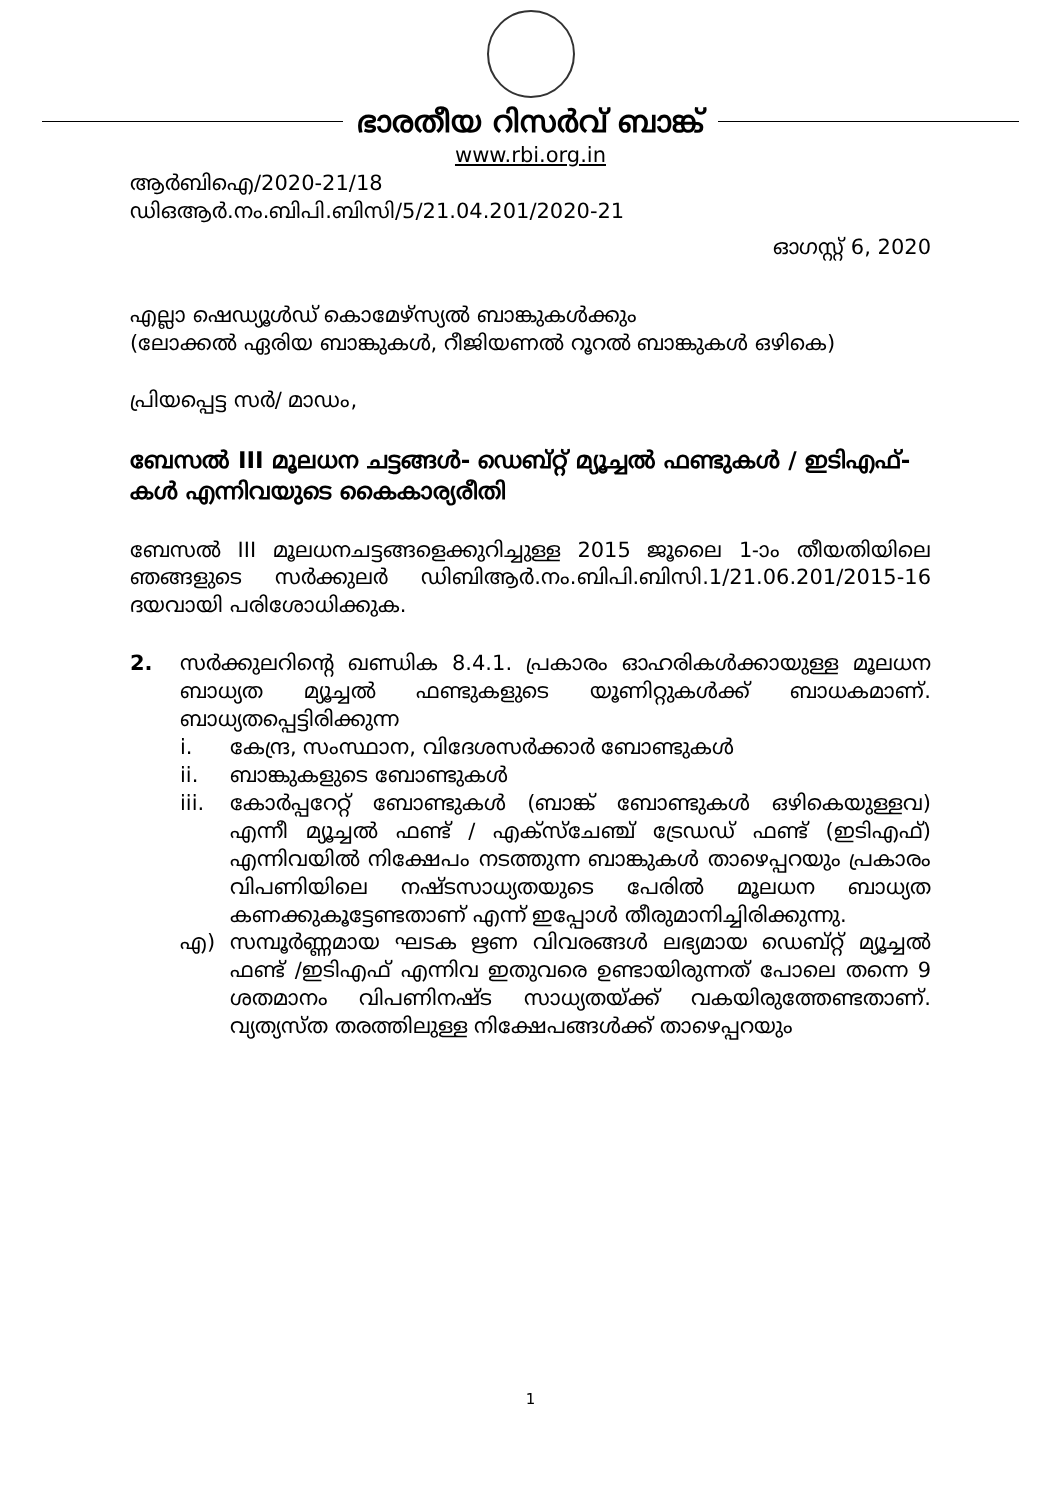ഭാരതീയ റിസർവ് ബാങ്ക്
www.rbi.org.in
ആർബിഐ/2020-21/18
ഡിഒആർ.നം.ബിപി.ബിസി/5/21.04.201/2020-21
ഓഗസ്റ്റ് 6, 2020
എല്ലാ ഷെഡ്യൂൾഡ് കൊമേഴ്സ്യൽ ബാങ്കുകൾക്കും
(ലോക്കൽ ഏരിയ ബാങ്കുകൾ, റീജിയണൽ റൂറൽ ബാങ്കുകൾ ഒഴികെ)
പ്രിയപ്പെട്ട സർ/ മാഡം,
ബേസൽ III മൂലധന ചട്ടങ്ങൾ- ഡെബ്റ്റ് മ്യൂച്ചൽ ഫണ്ടുകൾ / ഇടിഎഫ്-കൾ എന്നിവയുടെ കൈകാര്യരീതി
ബേസൽ III മൂലധനചട്ടങ്ങളെക്കുറിച്ചുള്ള 2015 ജൂലൈ 1-ാം തീയതിയിലെ ഞങ്ങളുടെ സർക്കുലർ ഡിബിആർ.നം.ബിപി.ബിസി.1/21.06.201/2015-16 ദയവായി പരിശോധിക്കുക.
2. സർക്കുലറിന്റെ ഖണ്ഡിക 8.4.1. പ്രകാരം ഓഹരികൾക്കായുള്ള മൂലധന ബാധ്യത മ്യൂച്ചൽ ഫണ്ടുകളുടെ യൂണിറ്റുകൾക്ക് ബാധകമാണ്. ബാധ്യതപ്പെട്ടിരിക്കുന്ന
i. കേന്ദ്ര, സംസ്ഥാന, വിദേശസർക്കാർ ബോണ്ടുകൾ
ii. ബാങ്കുകളുടെ ബോണ്ടുകൾ
iii.
കോർപ്പറേറ്റ് ബോണ്ടുകൾ (ബാങ്ക് ബോണ്ടുകൾ ഒഴികെയുള്ളവ) എന്നീ മ്യൂച്ചൽ ഫണ്ട് / എക്സ്ചേഞ്ച് ട്രേഡഡ് ഫണ്ട് (ഇടിഎഫ്) എന്നിവയിൽ നിക്ഷേപം നടത്തുന്ന ബാങ്കുകൾ താഴെപ്പറയും പ്രകാരം വിപണിയിലെ നഷ്ടസാധ്യതയുടെ പേരിൽ മൂലധന ബാധ്യത കണക്കുകൂട്ടേണ്ടതാണ് എന്ന് ഇപ്പോൾ തീരുമാനിച്ചിരിക്കുന്നു.
എ) സമ്പൂർണ്ണമായ ഘടക ഋണ വിവരങ്ങൾ ലഭ്യമായ ഡെബ്റ്റ് മ്യൂച്ചൽ ഫണ്ട് /ഇടിഎഫ് എന്നിവ ഇതുവരെ ഉണ്ടായിരുന്നത് പോലെ തന്നെ 9 ശതമാനം വിപണിനഷ്ട സാധ്യതയ്ക്ക് വകയിരുത്തേണ്ടതാണ്. വ്യത്യസ്ത തരത്തിലുള്ള നിക്ഷേപങ്ങൾക്ക് താഴെപ്പറയും
1